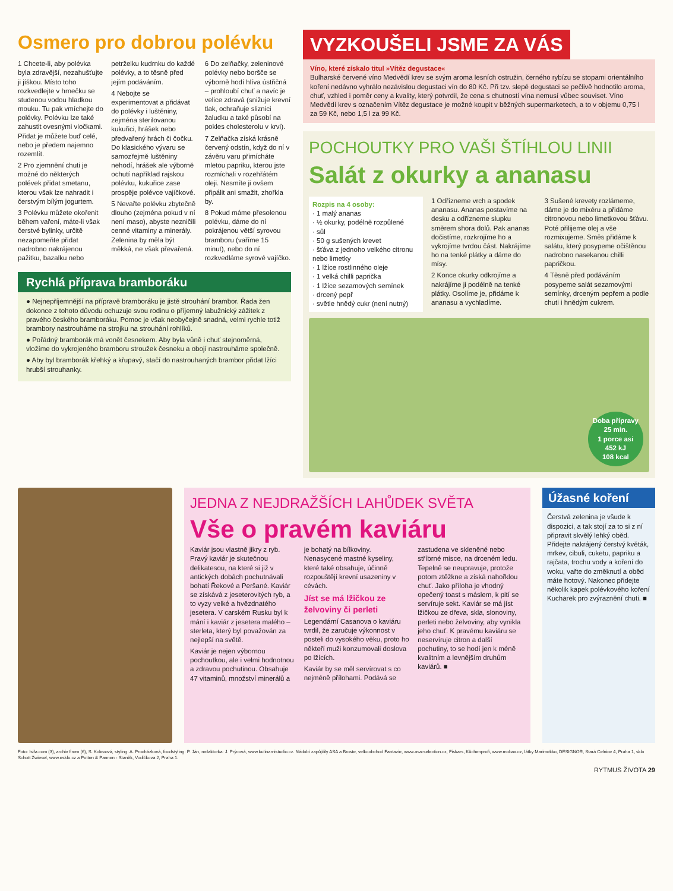Osmero pro dobrou polévku
1 Chcete-li, aby polévka byla zdravější, nezahušťujte ji jíškou. Místo toho rozkvedlejte v hrnečku se studenou vodou hladkou mouku. Tu pak vmíchejte do polévky. Polévku lze také zahustit ovesnými vločkami. Přidat je můžete buď celé, nebo je předem najemno rozemlít.
2 Pro zjemnění chuti je možné do některých polévek přidat smetanu, kterou však lze nahradit i čerstvým bílým jogurtem.
3 Polévku můžete okořenit během vaření, máte-li však čerstvé bylinky, určitě nezapomeňte přidat nadrobno nakrájenou pažitku, bazalku nebo petrželku kudrnku do každé polévky, a to těsně před jejím podáváním.
4 Nebojte se experimentovat a přidávat do polévky i luštěniny, zejména sterilovanou kukuřici, hrášek nebo předvařený hrách či čočku. Do klasického vývaru se samozřejmě luštěniny nehodí, hrášek ale výborně ochutí například rajskou polévku, kukuřice zase prospěje polévce vajíčkové.
5 Nevařte polévku zbytečně dlouho (zejména pokud v ní není maso), abyste nezničili cenné vitaminy a minerály. Zelenina by měla být měkká, ne však převařená.
6 Do zelňačky, zeleninové polévky nebo boršče se výborně hodí hlíva ústřičná – prohloubí chuť a navíc je velice zdravá (snižuje krevní tlak, ochraňuje sliznici žaludku a také působí na pokles cholesterolu v krvi).
7 Zelňačka získá krásně červený odstín, když do ní v závěru varu přimícháte mletou papriku, kterou jste rozmíchali v rozehřátém oleji. Nesmíte ji ovšem připálit ani smažit, zhořkla by.
8 Pokud máme přesolenou polévku, dáme do ní pokrájenou větší syrovou bramboru (vaříme 15 minut), nebo do ní rozkvedláme syrové vajíčko.
Rychlá příprava bramboráku
● Nejnepříjemnější na přípravě bramboráku je jistě strouhání brambor. Řada žen dokonce z tohoto důvodu ochuzuje svou rodinu o příjemný labužnický zážitek z pravého českého bramboráku. Pomoc je však neobyčejně snadná, velmi rychle totiž brambory nastrouháme na strojku na strouhání rohlíků.
● Pořádný bramborák má vonět česnekem. Aby byla vůně i chuť stejnoměrná, vložíme do vykrojeného bramboru stroužek česneku a obojí nastrouháme společně.
● Aby byl bramborák křehký a křupavý, stačí do nastrouhaných brambor přidat lžíci hrubší strouhanky.
VYZKOUŠELI JSME ZA VÁS
Víno, které získalo titul »Vítěz degustace«
Bulharské červené víno Medvědí krev se svým aroma lesních ostružin, černého rybízu se stopami orientálního koření nedávno vyhrálo nezávislou degustaci vín do 80 Kč. Při tzv. slepé degustaci se pečlivě hodnotilo aroma, chuť, vzhled i poměr ceny a kvality, který potvrdil, že cena s chutností vína nemusí vůbec souviset. Víno Medvědí krev s označením Vítěz degustace je možné koupit v běžných supermarketech, a to v objemu 0,75 l za 59 Kč, nebo 1,5 l za 99 Kč.
POCHOUTKY PRO VAŠI ŠTÍHLOU LINII
Salát z okurky a ananasu
Rozpis na 4 osoby:
· 1 malý ananas
· ½ okurky, podélně rozpůlené
· sůl
· 50 g sušených krevet
· šťáva z jednoho velkého citronu nebo limetky
· 1 lžíce rostlinného oleje
· 1 velká chilli paprička
· 1 lžíce sezamových semínek
· drcený pepř
· světle hnědý cukr (není nutný)
1 Odřízneme vrch a spodek ananasu. Ananas postavíme na desku a odřízneme slupku směrem shora dolů. Pak ananas dočistíme, rozkrojíme ho a vykrojíme tvrdou část. Nakrájíme ho na tenké plátky a dáme do mísy.
2 Konce okurky odkrojíme a nakrájíme ji podélně na tenké plátky. Osolíme je, přidáme k ananasu a vychladíme.
3 Sušené krevety rozlámeme, dáme je do mixéru a přidáme citronovou nebo limetkovou šťávu. Poté přilijeme olej a vše rozmixujeme. Směs přidáme k salátu, který posypeme očištěnou nadrobno nasekanou chilli papričkou.
4 Těsně před podáváním posypeme salát sezamovými semínky, drceným pepřem a podle chuti i hnědým cukrem.
Doba přípravy
25 min.
1 porce asi
452 kJ
108 kcal
JEDNA Z NEJDRAŽŠÍCH LAHŮDEK SVĚTA
Vše o pravém kaviáru
Kaviár jsou vlastně jikry z ryb. Pravý kaviár je skutečnou delikatesou, na které si již v antických dobách pochutnávali bohatí Řekové a Peršané. Kaviár se získává z jeseterovitých ryb, a to vyzy velké a hvězdnatého jesetera. V carském Rusku byl k mání i kaviár z jesetera malého – sterleta, který byl považován za nejlepší na světě.
Kaviár je nejen výbornou pochoutkou, ale i velmi hodnotnou a zdravou pochutinou. Obsahuje 47 vitaminů, množství minerálů a je bohatý na bílkoviny. Nenasycené mastné kyseliny, které také obsahuje, účinně rozpouštějí krevní usazeniny v cévách.
Jíst se má lžičkou ze želvoviny či perleti
Legendární Casanova o kaviáru tvrdil, že zaručuje výkonnost v posteli do vysokého věku, proto ho někteří muži konzumovali doslova po lžících.
Kaviár by se měl servírovat s co nejméně přílohami. Podává se zastudena ve skleněné nebo stříbrné misce, na drceném ledu. Tepelně se neupravuje, protože potom ztěžkne a získá nahořklou chuť. Jako příloha je vhodný opečený toast s máslem, k pití se servíruje sekt. Kaviár se má jíst lžičkou ze dřeva, skla, slonoviny, perleti nebo želvoviny, aby vynikla jeho chuť. K pravému kaviáru se neservíruje citron a další pochutiny, to se hodí jen k méně kvalitním a levnějším druhům kaviárů. ■
Úžasné koření
Čerstvá zelenina je všude k dispozici, a tak stojí za to si z ní připravit skvělý lehký oběd. Přidejte nakrájený čerstvý květák, mrkev, cibuli, cuketu, papriku a rajčata, trochu vody a koření do woku, vařte do změknutí a oběd máte hotový. Nakonec přidejte několik kapek polévkového koření Kucharek pro zvýraznění chuti. ■
Foto: Isifa.com (3), archiv firem (6), S. Kolevová, styling: A. Procházková, foodstyling: P. Ján, redaktorka: J. Prýcová, www.kulinarnistudio.cz. Nádobí zapůjčily ASA a Broste, velkoobchod Fantazie, www.asa-selection.cz, Fiskars, Küchenprofi, www.mobax.cz, látky Marimekko, DESIGNOR, Stará Celnice 4, Praha 1, sklo Schott Zwiesel, www.esklo.cz a Potten & Pannen - Staněk, Vodičkova 2, Praha 1.
RYTMUS ŽIVOTA 29